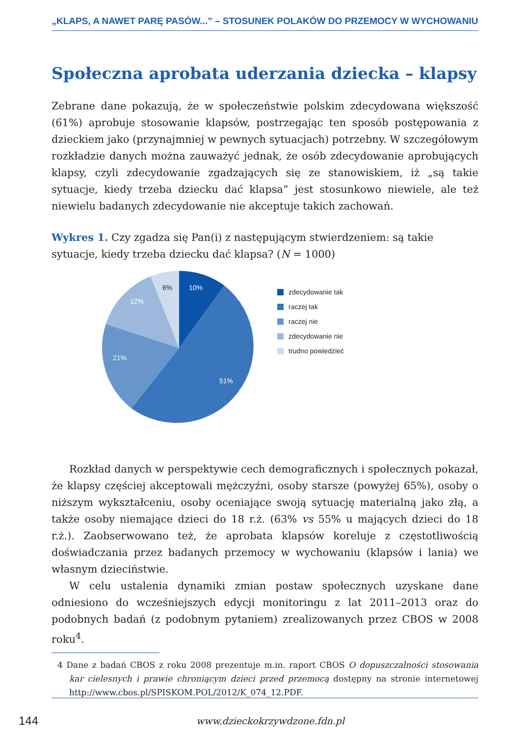„KLAPS, A NAWET PARĘ PASÓW...” – STOSUNEK POLAKÓW DO PRZEMOCY W WYCHOWANIU
Społeczna aprobata uderzania dziecka – klapsy
Zebrane dane pokazują, że w społeczeństwie polskim zdecydowana większość (61%) aprobuje stosowanie klapsów, postrzegając ten sposób postępowania z dzieckiem jako (przynajmniej w pewnych sytuacjach) potrzebny. W szczegółowym rozkładzie danych można zauważyć jednak, że osób zdecydowanie aprobujących klapsy, czyli zdecydowanie zgadzających się ze stanowiskiem, iż „są takie sytuacje, kiedy trzeba dziecku dać klapsa” jest stosunkowo niewiele, ale też niewielu badanych zdecydowanie nie akceptuje takich zachowań.
Wykres 1. Czy zgadza się Pan(i) z następującym stwierdzeniem: są takie sytuacje, kiedy trzeba dziecku dać klapsa? (N = 1000)
10%
51%
21%
12%
6%
zdecydowanie tak
raczej tak
raczej nie
zdecydowanie nie
trudno powiedzieć
Rozkład danych w perspektywie cech demograficznych i społecznych pokazał, że klapsy częściej akceptowali mężczyźni, osoby starsze (powyżej 65%), osoby o niższym wykształceniu, osoby oceniające swoją sytuację materialną jako złą, a także osoby niemające dzieci do 18 r.ż. (63% vs 55% u mających dzieci do 18 r.ż.). Zaobserwowano też, że aprobata klapsów koreluje z częstotliwością doświadczania przez badanych przemocy w wychowaniu (klapsów i lania) we własnym dzieciństwie.
W celu ustalenia dynamiki zmian postaw społecznych uzyskane dane odniesiono do wcześniejszych edycji monitoringu z lat 2011–2013 oraz do podobnych badań (z podobnym pytaniem) zrealizowanych przez CBOS w 2008 roku<sup>4</sup>.
4 Dane z badań CBOS z roku 2008 prezentuje m.in. raport CBOS O dopuszczalności stosowania kar cielesnych i prawie chroniącym dzieci przed przemocą dostępny na stronie internetowej http://www.cbos.pl/SPISKOM.POL/2012/K_074_12.PDF.
144 www.dzieckokrzywdzone.fdn.pl